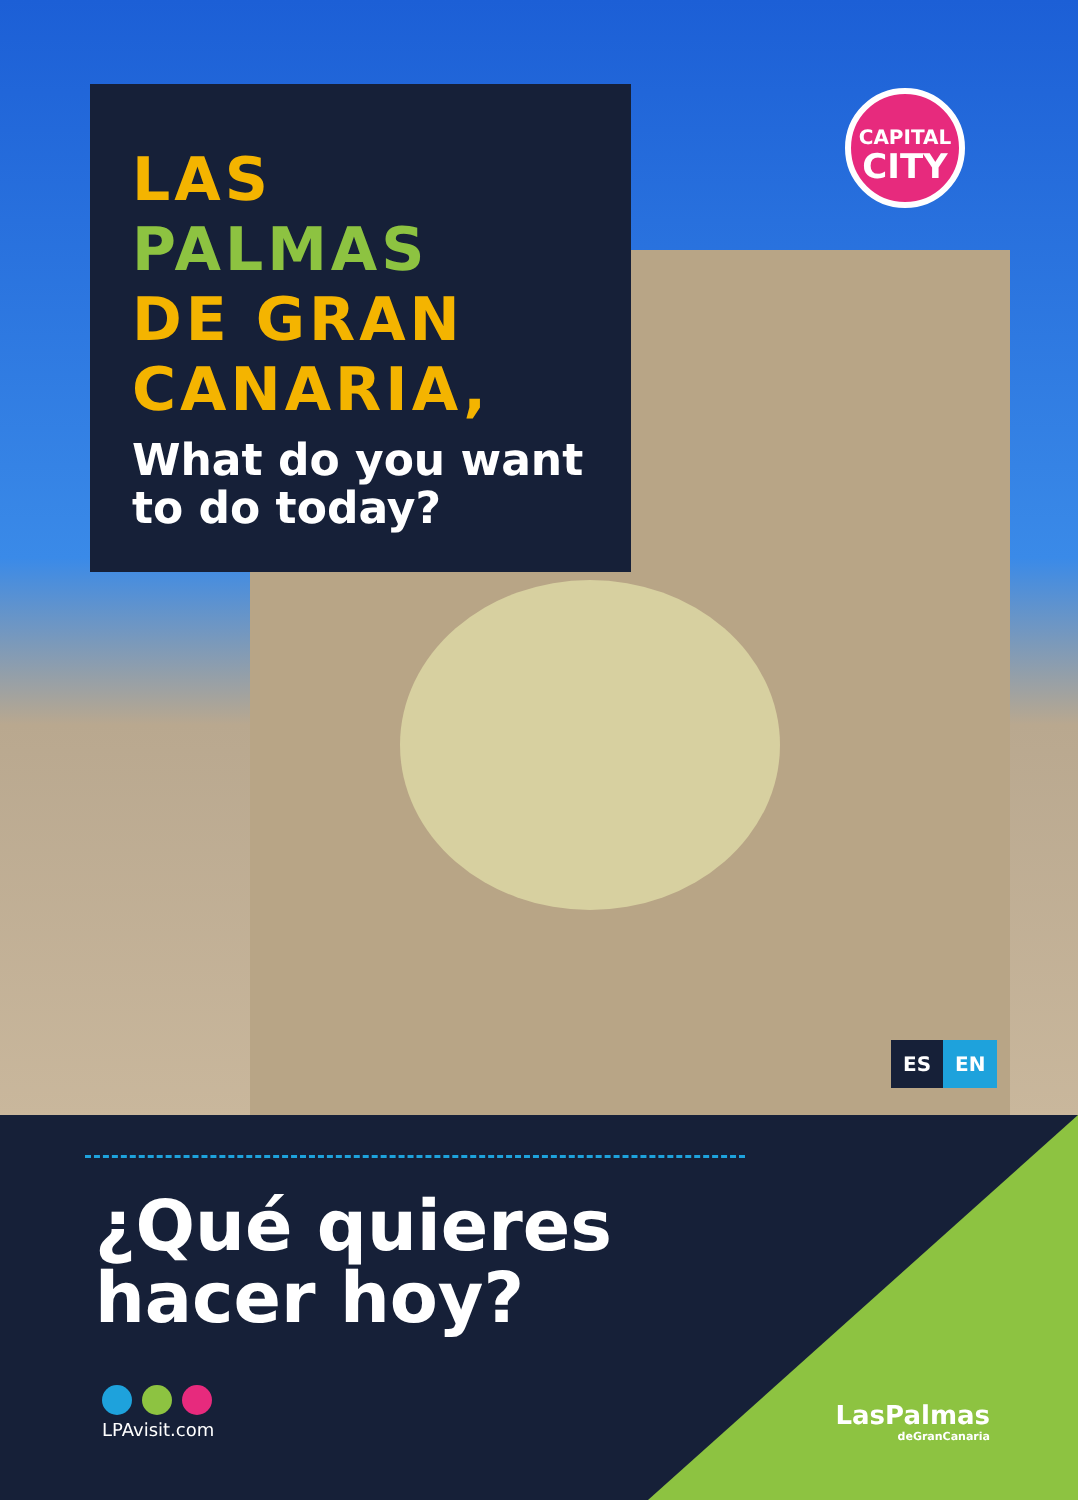LAS
PALMAS
DE GRAN
CANARIA,
What do you want to do today?
CAPITAL
CITY
ES EN
¿Qué quieres
hacer hoy?
LPAvisit.com LasPalmas
deGranCanaria